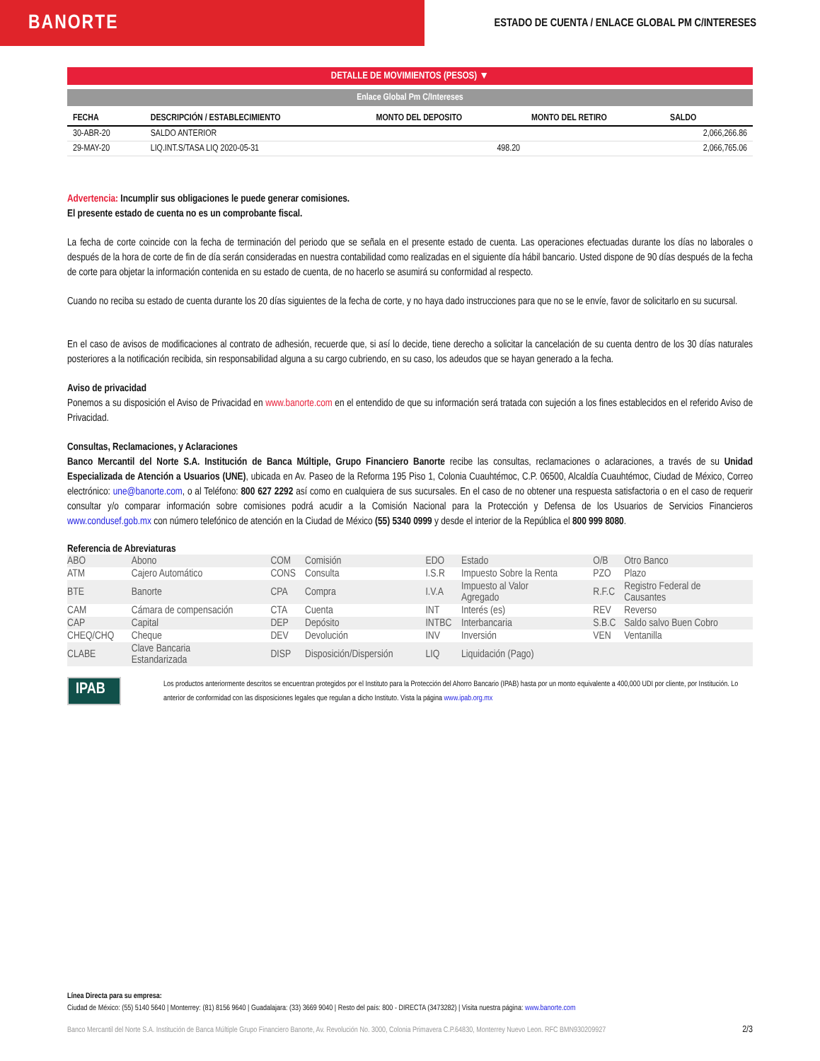BANORTE
ESTADO DE CUENTA / ENLACE GLOBAL PM C/INTERESES
DETALLE DE MOVIMIENTOS (PESOS) ▼
Enlace Global Pm C/Intereses
| FECHA | DESCRIPCIÓN / ESTABLECIMIENTO | MONTO DEL DEPOSITO | MONTO DEL RETIRO | SALDO |
| --- | --- | --- | --- | --- |
| 30-ABR-20 | SALDO ANTERIOR | | | 2,066,266.86 |
| 29-MAY-20 | LIQ.INT.S/TASA LIQ 2020-05-31 | 498.20 | | 2,066,765.06 |
Advertencia: Incumplir sus obligaciones le puede generar comisiones.
El presente estado de cuenta no es un comprobante fiscal.
La fecha de corte coincide con la fecha de terminación del periodo que se señala en el presente estado de cuenta. Las operaciones efectuadas durante los días no laborales o después de la hora de corte de fin de día serán consideradas en nuestra contabilidad como realizadas en el siguiente día hábil bancario. Usted dispone de 90 días después de la fecha de corte para objetar la información contenida en su estado de cuenta, de no hacerlo se asumirá su conformidad al respecto.
Cuando no reciba su estado de cuenta durante los 20 días siguientes de la fecha de corte, y no haya dado instrucciones para que no se le envíe, favor de solicitarlo en su sucursal.
En el caso de avisos de modificaciones al contrato de adhesión, recuerde que, si así lo decide, tiene derecho a solicitar la cancelación de su cuenta dentro de los 30 días naturales posteriores a la notificación recibida, sin responsabilidad alguna a su cargo cubriendo, en su caso, los adeudos que se hayan generado a la fecha.
Aviso de privacidad
Ponemos a su disposición el Aviso de Privacidad en www.banorte.com en el entendido de que su información será tratada con sujeción a los fines establecidos en el referido Aviso de Privacidad.
Consultas, Reclamaciones, y Aclaraciones
Banco Mercantil del Norte S.A. Institución de Banca Múltiple, Grupo Financiero Banorte recibe las consultas, reclamaciones o aclaraciones, a través de su Unidad Especializada de Atención a Usuarios (UNE), ubicada en Av. Paseo de la Reforma 195 Piso 1, Colonia Cuauhtémoc, C.P. 06500, Alcaldía Cuauhtémoc, Ciudad de México, Correo electrónico: une@banorte.com, o al Teléfono: 800 627 2292 así como en cualquiera de sus sucursales. En el caso de no obtener una respuesta satisfactoria o en el caso de requerir consultar y/o comparar información sobre comisiones podrá acudir a la Comisión Nacional para la Protección y Defensa de los Usuarios de Servicios Financieros www.condusef.gob.mx con número telefónico de atención en la Ciudad de México (55) 5340 0999 y desde el interior de la República el 800 999 8080.
Referencia de Abreviaturas
| ABO | Abono | COM | Comisión | EDO | Estado | O/B | Otro Banco |
| ATM | Cajero Automático | CONS | Consulta | I.S.R | Impuesto Sobre la Renta | PZO | Plazo |
| BTE | Banorte | CPA | Compra | I.V.A | Impuesto al Valor Agregado | R.F.C | Registro Federal de Causantes |
| CAM | Cámara de compensación | CTA | Cuenta | INT | Interés (es) | REV | Reverso |
| CAP | Capital | DEP | Depósito | INTBC | Interbancaria | S.B.C | Saldo salvo Buen Cobro |
| CHEQ/CHQ | Cheque | DEV | Devolución | INV | Inversión | VEN | Ventanilla |
| CLABE | Clave Bancaria Estandarizada | DISP | Disposición/Dispersión | LIQ | Liquidación (Pago) | | |
IPAB
Los productos anteriormente descritos se encuentran protegidos por el Instituto para la Protección del Ahorro Bancario (IPAB) hasta por un monto equivalente a 400,000 UDI por cliente, por Institución. Lo anterior de conformidad con las disposiciones legales que regulan a dicho Instituto. Vista la página www.ipab.org.mx
Línea Directa para su empresa:
Ciudad de México: (55) 5140 5640 | Monterrey: (81) 8156 9640 | Guadalajara: (33) 3669 9040 | Resto del país: 800 - DIRECTA (3473282) | Visita nuestra página: www.banorte.com
Banco Mercantil del Norte S.A. Institución de Banca Múltiple Grupo Financiero Banorte, Av. Revolución No. 3000, Colonia Primavera C.P.64830, Monterrey Nuevo Leon. RFC BMN930209927 2/3